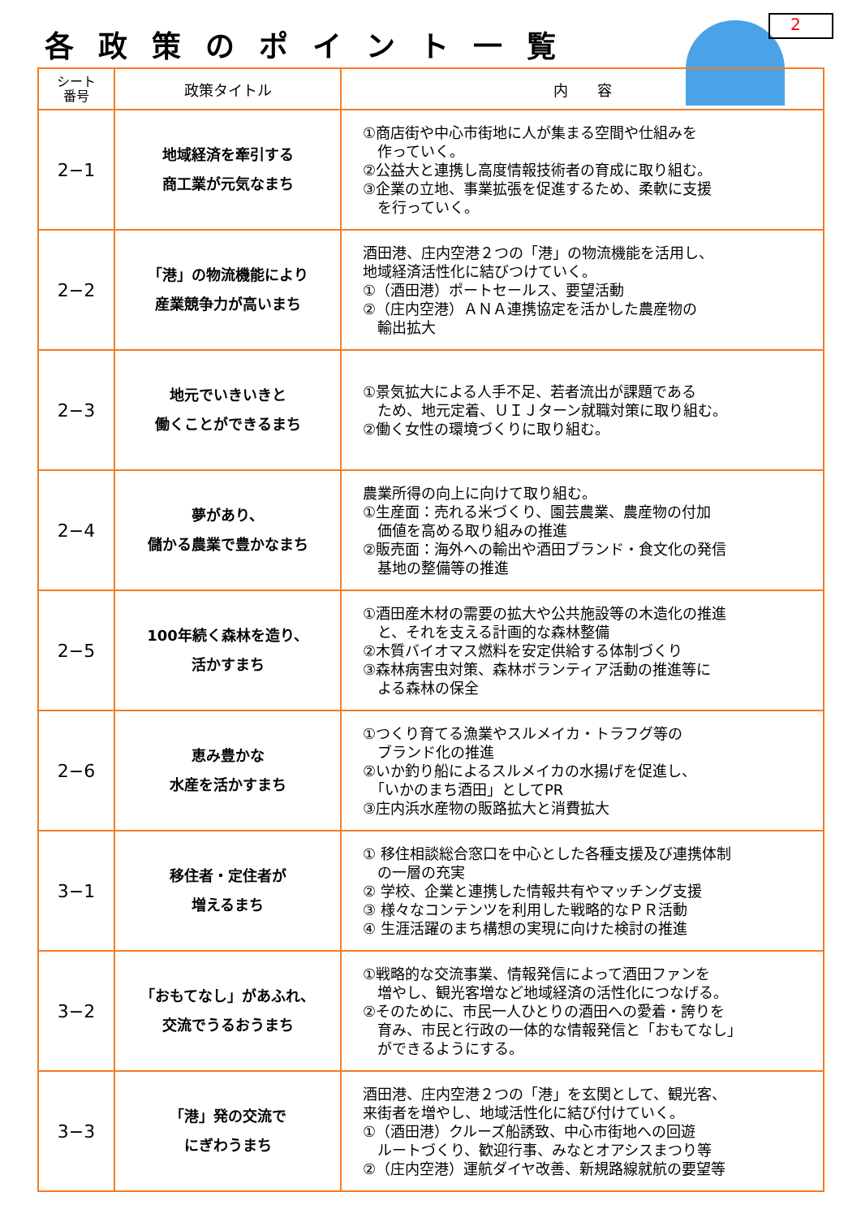各政策のポイント一覧
2
| シート 番号 | 政策タイトル | 内 容 |
| --- | --- | --- |
| 2−1 | 地域経済を牽引する 商工業が元気なまち | ①商店街や中心市街地に人が集まる空間や仕組みを 作っていく。 ②公益大と連携し高度情報技術者の育成に取り組む。 ③企業の立地、事業拡張を促進するため、柔軟に支援 を行っていく。 |
| 2−2 | 「港」の物流機能により 産業競争力が高いまち | 酒田港、庄内空港２つの「港」の物流機能を活用し、 地域経済活性化に結びつけていく。 ①（酒田港）ポートセールス、要望活動 ②（庄内空港）ＡＮＡ連携協定を活かした農産物の 輸出拡大 |
| 2−3 | 地元でいきいきと 働くことができるまち | ①景気拡大による人手不足、若者流出が課題である ため、地元定着、ＵＩＪターン就職対策に取り組む。 ②働く女性の環境づくりに取り組む。 |
| 2−4 | 夢があり、 儲かる農業で豊かなまち | 農業所得の向上に向けて取り組む。 ①生産面：売れる米づくり、園芸農業、農産物の付加 価値を高める取り組みの推進 ②販売面：海外への輸出や酒田ブランド・食文化の発信 基地の整備等の推進 |
| 2−5 | 100年続く森林を造り、 活かすまち | ①酒田産木材の需要の拡大や公共施設等の木造化の推進 と、それを支える計画的な森林整備 ②木質バイオマス燃料を安定供給する体制づくり ③森林病害虫対策、森林ボランティア活動の推進等に よる森林の保全 |
| 2−6 | 恵み豊かな 水産を活かすまち | ①つくり育てる漁業やスルメイカ・トラフグ等の ブランド化の推進 ②いか釣り船によるスルメイカの水揚げを促進し、 「いかのまち酒田」としてPR ③庄内浜水産物の販路拡大と消費拡大 |
| 3−1 | 移住者・定住者が 増えるまち | ① 移住相談総合窓口を中心とした各種支援及び連携体制 の一層の充実 ② 学校、企業と連携した情報共有やマッチング支援 ③ 様々なコンテンツを利用した戦略的なＰＲ活動 ④ 生涯活躍のまち構想の実現に向けた検討の推進 |
| 3−2 | 「おもてなし」があふれ、 交流でうるおうまち | ①戦略的な交流事業、情報発信によって酒田ファンを 増やし、観光客増など地域経済の活性化につなげる。 ②そのために、市民一人ひとりの酒田への愛着・誇りを 育み、市民と行政の一体的な情報発信と「おもてなし」 ができるようにする。 |
| 3−3 | 「港」発の交流で にぎわうまち | 酒田港、庄内空港２つの「港」を玄関として、観光客、 来街者を増やし、地域活性化に結び付けていく。 ①（酒田港）クルーズ船誘致、中心市街地への回遊 ルートづくり、歓迎行事、みなとオアシスまつり等 ②（庄内空港）運航ダイヤ改善、新規路線就航の要望等 |